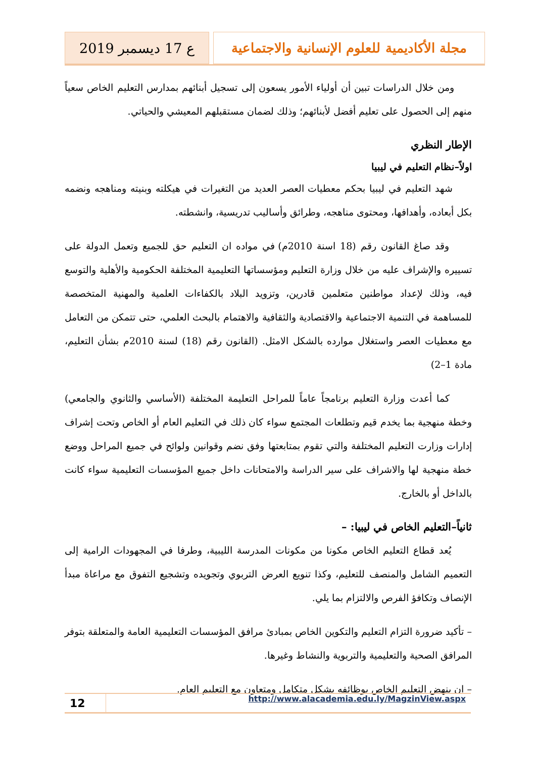ع 17 ديسمبر 2019 مجلة الأكاديمية للعلوم الإنسانية والاجتماعية
ومن خلال الدراسات تبين أن أولياء الأمور يسعون إلى تسجيل أبنائهم بمدارس التعليم الخاص سعياً منهم إلى الحصول على تعليم أفضل لأبنائهم؛ وذلك لضمان مستقبلهم المعيشي والحياتي.
الإطار النظري
اولاً–نظام التعليم في ليبيا
شهد التعليم في ليبيا بحكم معطيات العصر العديد من التغيرات في هيكلته وبنيته ومناهجه ونضمه بكل أبعاده، وأهدافها، ومحتوى مناهجه، وطرائق وأساليب تدريسية، وانشطته.
وقد صاغ القانون رقم (18 اسنة 2010م) في مواده ان التعليم حق للجميع وتعمل الدولة على تسييره والإشراف عليه من خلال وزارة التعليم ومؤسساتها التعليمية المختلفة الحكومية والأهلية والتوسع فيه، وذلك لإعداد مواطنين متعلمين قادرين، وتزويد البلاد بالكفاءات العلمية والمهنية المتخصصة للمساهمة في التنمية الاجتماعية والاقتصادية والثقافية والاهتمام بالبحث العلمي، حتى تتمكن من التعامل مع معطيات العصر واستغلال موارده بالشكل الامثل. (القانون رقم (18) لسنة 2010م بشأن التعليم، مادة 1–2)
كما أعدت وزارة التعليم برنامجاً عاماً للمراحل التعليمة المختلفة (الأساسي والثانوي والجامعي) وخطة منهجية بما يخدم قيم وتطلعات المجتمع سواء كان ذلك في التعليم العام أو الخاص وتحت إشراف إدارات وزارت التعليم المختلفة والتي تقوم بمتابعتها وفق نضم وقوانين ولوائح في جميع المراحل ووضع خطة منهجية لها والاشراف على سير الدراسة والامتحانات داخل جميع المؤسسات التعليمية سواء كانت بالداخل أو بالخارج.
ثانياً–التعليم الخاص في ليبيا: –
يُعد قطاع التعليم الخاص مكونا من مكونات المدرسة الليبية، وطرفا في المجهودات الرامية إلى التعميم الشامل والمنصف للتعليم، وكذا تنويع العرض التربوي وتجويده وتشجيع التفوق مع مراعاة مبدأ الإنصاف وتكافؤ الفرص والالتزام بما يلي.
– تأكيد ضرورة التزام التعليم والتكوين الخاص بمبادئ مرافق المؤسسات التعليمية العامة والمتعلقة بتوفر المرافق الصحية والتعليمية والتربوية والنشاط وغيرها.
– ان ينهض التعليم الخاص بوظائفه بشكل متكامل ومتعاون مع التعليم العام.
12
http://www.alacademia.edu.ly/MagzinView.aspx